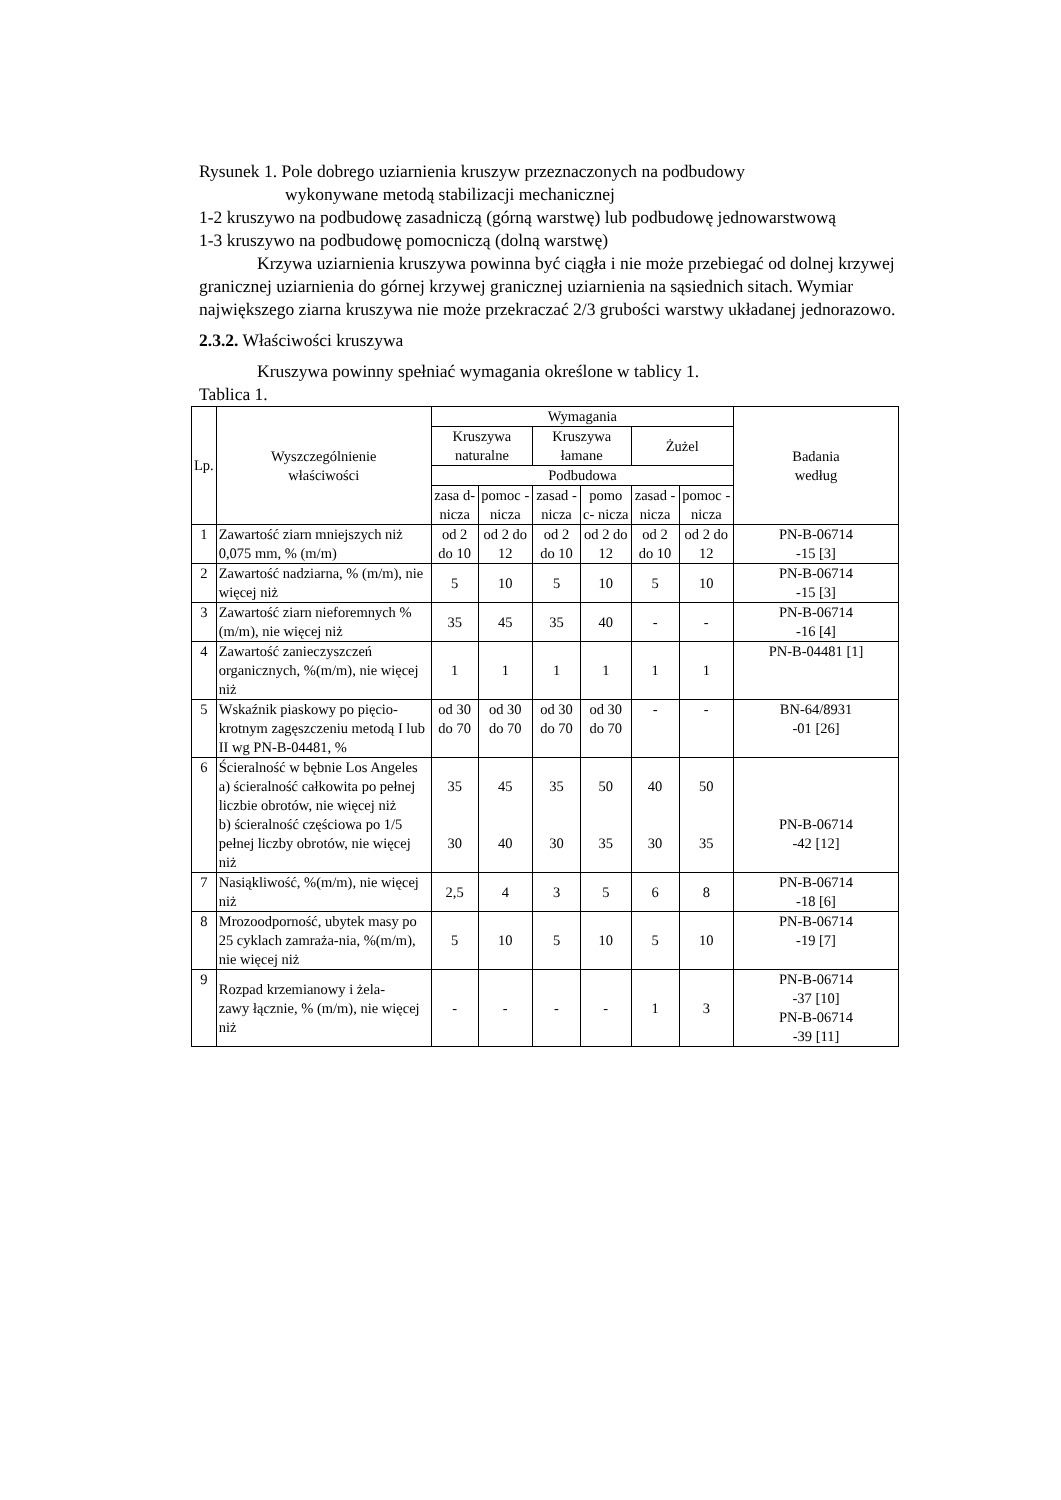Rysunek 1. Pole dobrego uziarnienia kruszyw przeznaczonych na podbudowy
wykonywane metodą stabilizacji mechanicznej
1-2 kruszywo na podbudowę zasadniczą (górną warstwę) lub podbudowę jednowarstwową
1-3 kruszywo na podbudowę pomocniczą (dolną warstwę)
Krzywa uziarnienia kruszywa powinna być ciągła i nie może przebiegać od dolnej krzywej granicznej uziarnienia do górnej krzywej granicznej uziarnienia na sąsiednich sitach. Wymiar największego ziarna kruszywa nie może przekraczać 2/3 grubości warstwy układanej jednorazowo.
2.3.2. Właściwości kruszywa
Kruszywa powinny spełniać wymagania określone w tablicy 1.
Tablica 1.
| Lp. | Wyszczególnienie właściwości | Wymagania | | | | | | Badania według |
| --- | --- | --- | --- | --- | --- | --- | --- | --- |
| | | Kruszywa naturalne | | Kruszywa łamane | | Żużel | | |
| | | Podbudowa | | | | | | |
| | | zasa d- nicza | pomoc -nicza | zasad - nicza | pomo c- nicza | zasad - nicza | pomoc -nicza | |
| 1 | Zawartość ziarn mniejszych niż 0,075 mm, % (m/m) | od 2 do 10 | od 2 do 12 | od 2 do 10 | od 2 do 12 | od 2 do 10 | od 2 do 12 | PN-B-06714 -15 [3] |
| 2 | Zawartość nadziarna, % (m/m), nie więcej niż | 5 | 10 | 5 | 10 | 5 | 10 | PN-B-06714 -15 [3] |
| 3 | Zawartość ziarn nieforemnych %(m/m), nie więcej niż | 35 | 45 | 35 | 40 | - | - | PN-B-06714 -16 [4] |
| 4 | Zawartość zanieczyszczeń organicznych, %(m/m), nie więcej niż | 1 | 1 | 1 | 1 | 1 | 1 | PN-B-04481 [1] |
| 5 | Wskaźnik piaskowy po pięcio-krotnym zagęszczeniu metodą I lub II wg PN-B-04481, % | od 30 do 70 | od 30 do 70 | od 30 do 70 | od 30 do 70 | - | - | BN-64/8931 -01 [26] |
| 6 | Ścieralność w bębnie Los Angeles a) ścieralność całkowita po pełnej liczbie obrotów, nie więcej niż b) ścieralność częściowa po 1/5 pełnej liczby obrotów, nie więcej niż | 35 30 | 45 40 | 35 30 | 50 35 | 40 30 | 50 35 | PN-B-06714 -42 [12] |
| 7 | Nasiąkliwość, %(m/m), nie więcej niż | 2,5 | 4 | 3 | 5 | 6 | 8 | PN-B-06714 -18 [6] |
| 8 | Mrozoodporność, ubytek masy po 25 cyklach zamraża-nia, %(m/m), nie więcej niż | 5 | 10 | 5 | 10 | 5 | 10 | PN-B-06714 -19 [7] |
| 9 | Rozpad krzemianowy i żela- zawy łącznie, % (m/m), nie więcej niż | - | - | - | - | 1 | 3 | PN-B-06714 -37 [10] PN-B-06714 -39 [11] |